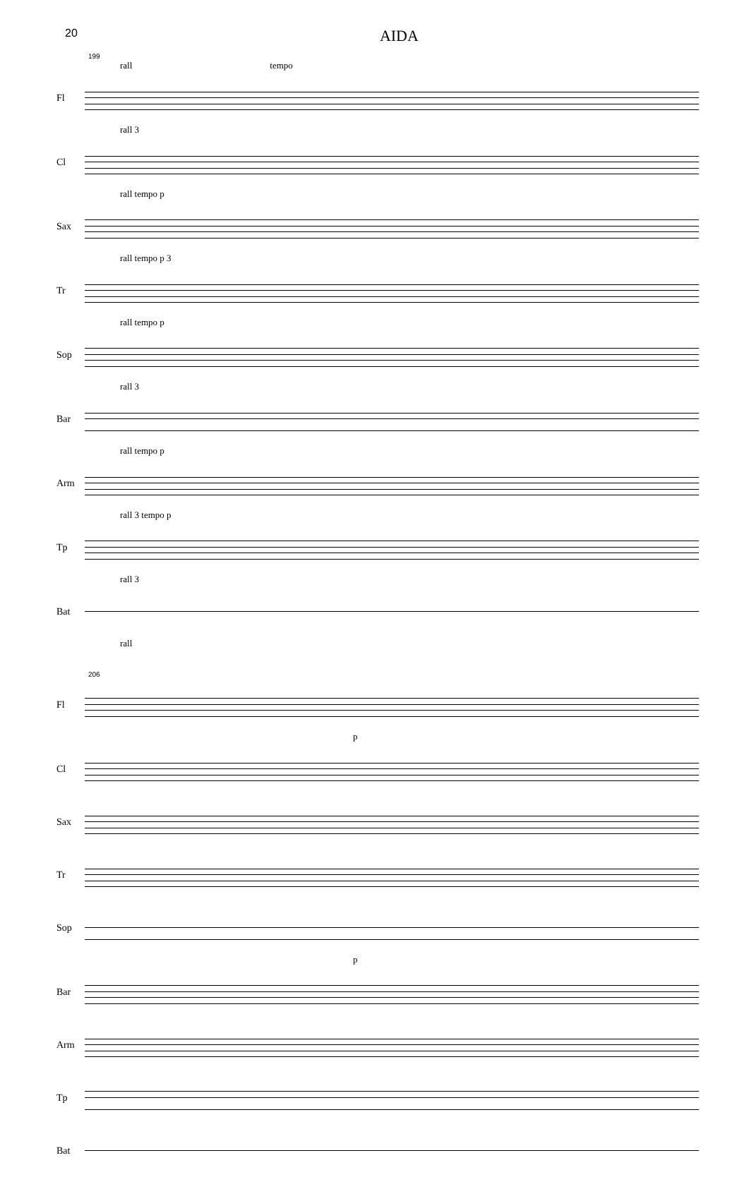20 AIDA
199
rall tempo
Fl
rall 3
Cl
rall tempo p
Sax
rall tempo p 3
Tr
rall tempo p
Sop
rall 3
Bar
rall tempo p
Arm
rall 3 tempo p
Tp
rall 3
Bat
rall
206
Fl
p
Cl
Sax
Tr
Sop
p
Bar
Arm
Tp
Bat